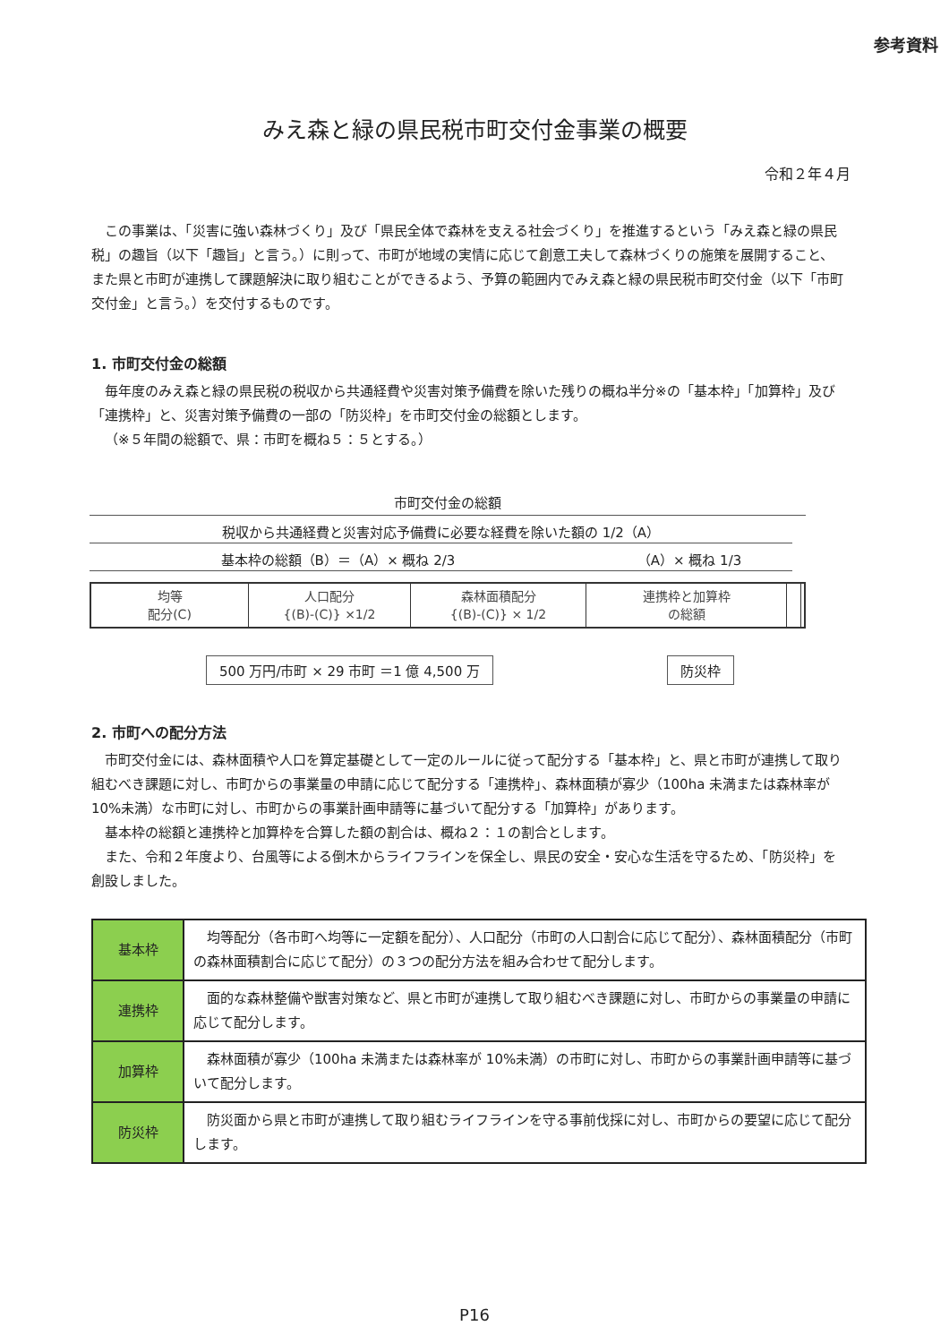参考資料
みえ森と緑の県民税市町交付金事業の概要
令和２年４月
この事業は、「災害に強い森林づくり」及び「県民全体で森林を支える社会づくり」を推進するという「みえ森と緑の県民税」の趣旨（以下「趣旨」と言う。）に則って、市町が地域の実情に応じて創意工夫して森林づくりの施策を展開すること、また県と市町が連携して課題解決に取り組むことができるよう、予算の範囲内でみえ森と緑の県民税市町交付金（以下「市町交付金」と言う。）を交付するものです。
1. 市町交付金の総額
毎年度のみえ森と緑の県民税の税収から共通経費や災害対策予備費を除いた残りの概ね半分※の「基本枠」「加算枠」及び「連携枠」と、災害対策予備費の一部の「防災枠」を市町交付金の総額とします。
（※５年間の総額で、県：市町を概ね５：５とする。）
市町交付金の総額
税収から共通経費と災害対応予備費に必要な経費を除いた額の 1/2（A）
基本枠の総額（B）＝（A）× 概ね 2/3 （A）× 概ね 1/3
均等
配分(C)
人口配分
{(B)-(C)} ×1/2
森林面積配分
{(B)-(C)} × 1/2
連携枠と加算枠
の総額
500 万円/市町 × 29 市町 ＝1 億 4,500 万 防災枠
2. 市町への配分方法
市町交付金には、森林面積や人口を算定基礎として一定のルールに従って配分する「基本枠」と、県と市町が連携して取り組むべき課題に対し、市町からの事業量の申請に応じて配分する「連携枠」、森林面積が寡少（100ha 未満または森林率が 10%未満）な市町に対し、市町からの事業計画申請等に基づいて配分する「加算枠」があります。
基本枠の総額と連携枠と加算枠を合算した額の割合は、概ね２：１の割合とします。
また、令和２年度より、台風等による倒木からライフラインを保全し、県民の安全・安心な生活を守るため、「防災枠」を創設しました。
| 基本枠 | 均等配分（各市町へ均等に一定額を配分）、人口配分（市町の人口割合に応じて配分）、森林面積配分（市町の森林面積割合に応じて配分）の３つの配分方法を組み合わせて配分します。 |
| 連携枠 | 面的な森林整備や獣害対策など、県と市町が連携して取り組むべき課題に対し、市町からの事業量の申請に応じて配分します。 |
| 加算枠 | 森林面積が寡少（100ha 未満または森林率が 10%未満）の市町に対し、市町からの事業計画申請等に基づいて配分します。 |
| 防災枠 | 防災面から県と市町が連携して取り組むライフラインを守る事前伐採に対し、市町からの要望に応じて配分します。 |
P16